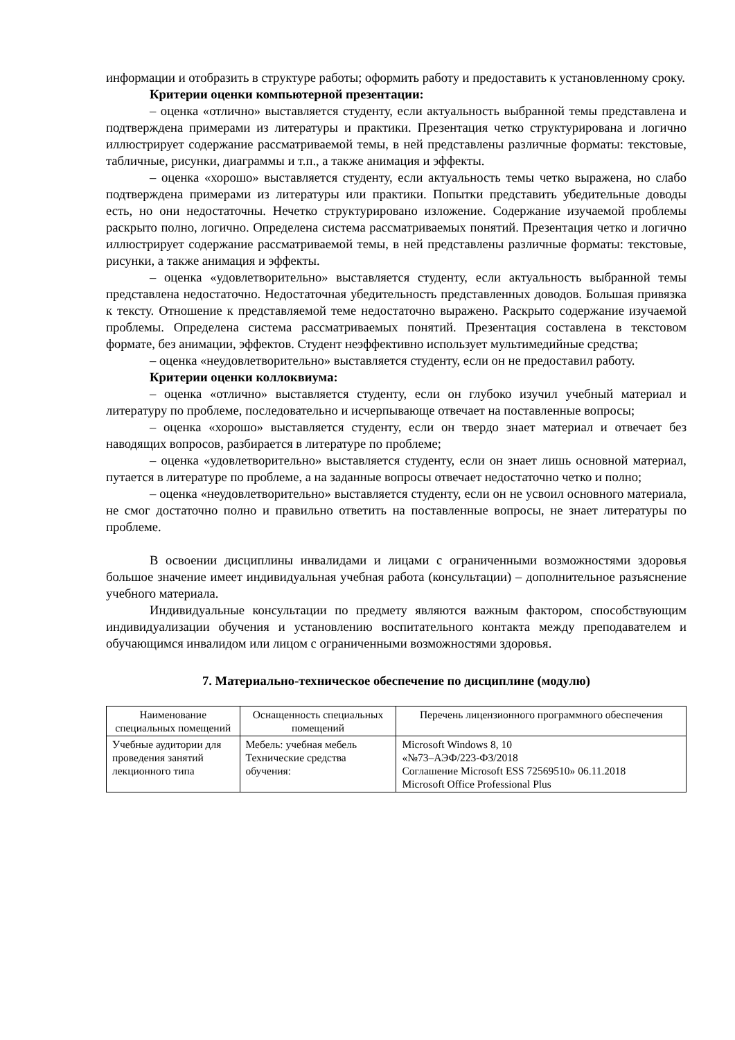информации и отобразить в структуре работы; оформить работу и предоставить к установленному сроку.
Критерии оценки компьютерной презентации:
– оценка «отлично» выставляется студенту, если актуальность выбранной темы представлена и подтверждена примерами из литературы и практики. Презентация четко структурирована и логично иллюстрирует содержание рассматриваемой темы, в ней представлены различные форматы: текстовые, табличные, рисунки, диаграммы и т.п., а также анимация и эффекты.
– оценка «хорошо» выставляется студенту, если актуальность темы четко выражена, но слабо подтверждена примерами из литературы или практики. Попытки представить убедительные доводы есть, но они недостаточны. Нечетко структурировано изложение. Содержание изучаемой проблемы раскрыто полно, логично. Определена система рассматриваемых понятий. Презентация четко и логично иллюстрирует содержание рассматриваемой темы, в ней представлены различные форматы: текстовые, рисунки, а также анимация и эффекты.
– оценка «удовлетворительно» выставляется студенту, если актуальность выбранной темы представлена недостаточно. Недостаточная убедительность представленных доводов. Большая привязка к тексту. Отношение к представляемой теме недостаточно выражено. Раскрыто содержание изучаемой проблемы. Определена система рассматриваемых понятий. Презентация составлена в текстовом формате, без анимации, эффектов. Студент неэффективно использует мультимедийные средства;
– оценка «неудовлетворительно» выставляется студенту, если он не предоставил работу.
Критерии оценки коллоквиума:
– оценка «отлично» выставляется студенту, если он глубоко изучил учебный материал и литературу по проблеме, последовательно и исчерпывающе отвечает на поставленные вопросы;
– оценка «хорошо» выставляется студенту, если он твердо знает материал и отвечает без наводящих вопросов, разбирается в литературе по проблеме;
– оценка «удовлетворительно» выставляется студенту, если он знает лишь основной материал, путается в литературе по проблеме, а на заданные вопросы отвечает недостаточно четко и полно;
– оценка «неудовлетворительно» выставляется студенту, если он не усвоил основного материала, не смог достаточно полно и правильно ответить на поставленные вопросы, не знает литературы по проблеме.
В освоении дисциплины инвалидами и лицами с ограниченными возможностями здоровья большое значение имеет индивидуальная учебная работа (консультации) – дополнительное разъяснение учебного материала.
Индивидуальные консультации по предмету являются важным фактором, способствующим индивидуализации обучения и установлению воспитательного контакта между преподавателем и обучающимся инвалидом или лицом с ограниченными возможностями здоровья.
7. Материально-техническое обеспечение по дисциплине (модулю)
| Наименование специальных помещений | Оснащенность специальных помещений | Перечень лицензионного программного обеспечения |
| --- | --- | --- |
| Учебные аудитории для проведения занятий лекционного типа | Мебель: учебная мебель Технические средства обучения: | Microsoft Windows 8, 10 «№73–АЭФ/223-ФЗ/2018 Соглашение Microsoft ESS 72569510» 06.11.2018 Microsoft Office Professional Plus |